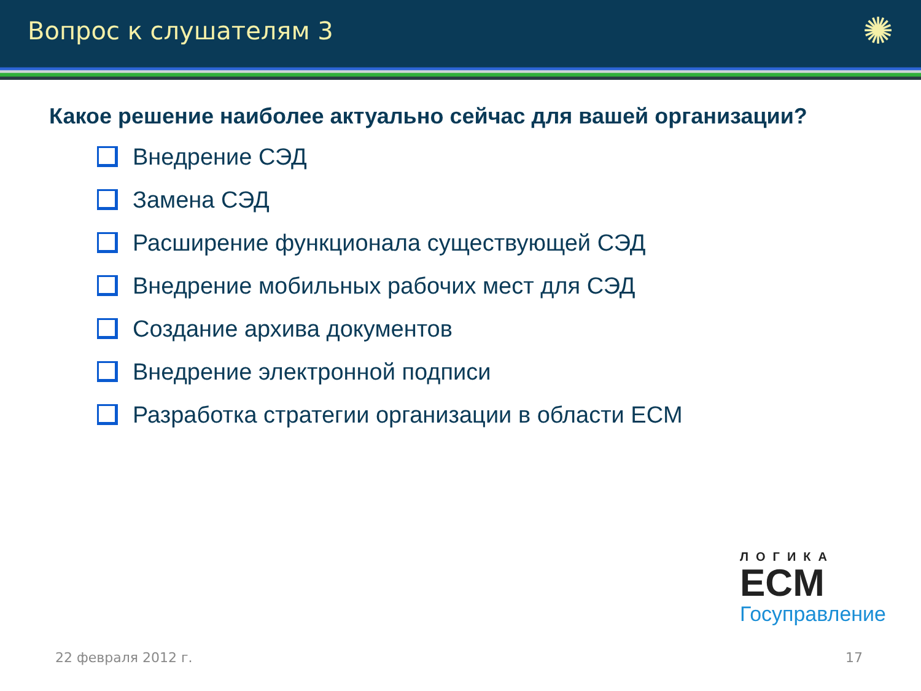Вопрос к слушателям 3
✺
Какое решение наиболее актуально сейчас для вашей организации?
Внедрение СЭД
Замена СЭД
Расширение функционала существующей СЭД
Внедрение мобильных рабочих мест для СЭД
Создание архива документов
Внедрение электронной подписи
Разработка стратегии организации в области ECM
ЛОГИКА
ECM
Госуправление
22 февраля 2012 г. 17